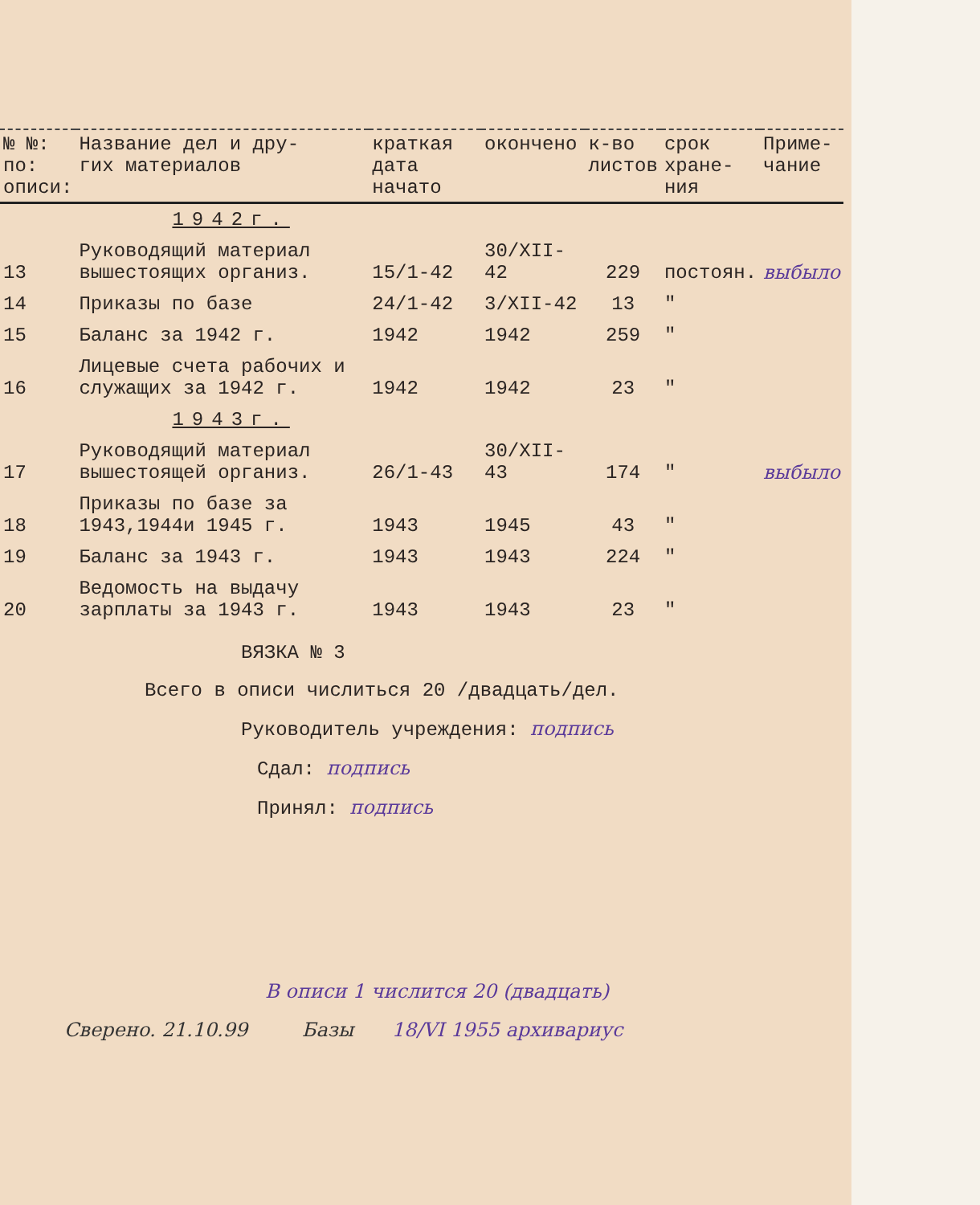| № №: по: описи: | Название дел и дру- гих материалов | краткая дата начато | окончено | к-во листов | срок хране- ния | Приме- чание |
| --- | --- | --- | --- | --- | --- | --- |
| | 1942г. | | | | | |
| 13 | Руководящий материал вышестоящих организ. | 15/1-42 | 30/XII-42 | 229 | постоян. | выбыло |
| 14 | Приказы по базе | 24/1-42 | 3/XII-42 | 13 | " | |
| 15 | Баланс за 1942 г. | 1942 | 1942 | 259 | " | |
| 16 | Лицевые счета рабочих и служащих за 1942 г. | 1942 | 1942 | 23 | " | |
| | 1943г. | | | | | |
| 17 | Руководящий материал вышестоящей организ. | 26/1-43 | 30/XII-43 | 174 | " | выбыло |
| 18 | Приказы по базе за 1943,1944и 1945 г. | 1943 | 1945 | 43 | " | |
| 19 | Баланс за 1943 г. | 1943 | 1943 | 224 | " | |
| 20 | Ведомость на выдачу зарплаты за 1943 г. | 1943 | 1943 | 23 | " | |
ВЯЗКА № 3
Всего в описи числиться 20 /двадцать/дел.
Руководитель учреждения: подпись
Сдал: подпись
Принял: подпись
В описи 1 числится 20 (двадцать)
Сверено. 21.10.99 Базы 18/VI 1955 архивариус